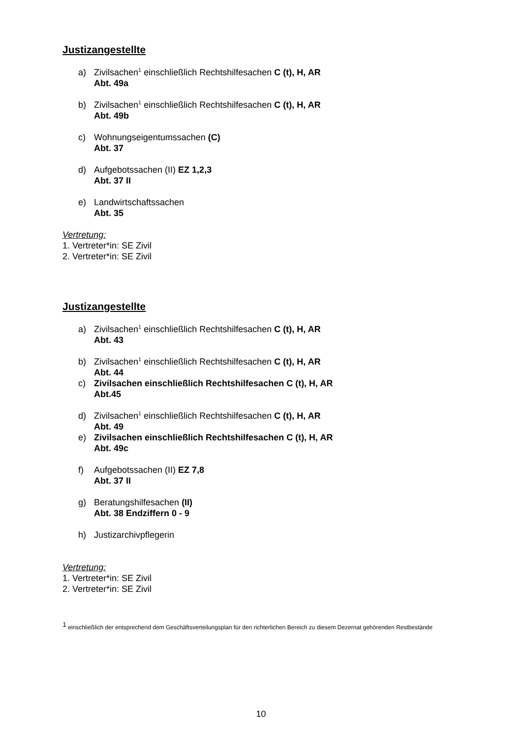Justizangestellte
a) Zivilsachen<sup>1</sup> einschließlich Rechtshilfesachen C (t), H, AR
Abt. 49a
b) Zivilsachen<sup>1</sup> einschließlich Rechtshilfesachen C (t), H, AR
Abt. 49b
c) Wohnungseigentumssachen (C)
Abt. 37
d) Aufgebotssachen (II) EZ 1,2,3
Abt. 37 II
e) Landwirtschaftssachen
Abt. 35
Vertretung:
1. Vertreter*in: SE Zivil
2. Vertreter*in: SE Zivil
Justizangestellte
a) Zivilsachen<sup>1</sup> einschließlich Rechtshilfesachen C (t), H, AR
Abt. 43
b) Zivilsachen<sup>1</sup> einschließlich Rechtshilfesachen C (t), H, AR
Abt. 44
c) Zivilsachen einschließlich Rechtshilfesachen C (t), H, AR
Abt.45
d) Zivilsachen<sup>1</sup> einschließlich Rechtshilfesachen C (t), H, AR
Abt. 49
e) Zivilsachen einschließlich Rechtshilfesachen C (t), H, AR
Abt. 49c
f) Aufgebotssachen (II) EZ 7,8
Abt. 37 II
g) Beratungshilfesachen (II)
Abt. 38 Endziffern 0 - 9
h) Justizarchivpflegerin
Vertretung:
1. Vertreter*in: SE Zivil
2. Vertreter*in: SE Zivil
<sup>1</sup> einschließlich der entsprechend dem Geschäftsverteilungsplan für den richterlichen Bereich zu diesem Dezernat gehörenden Restbestände
10